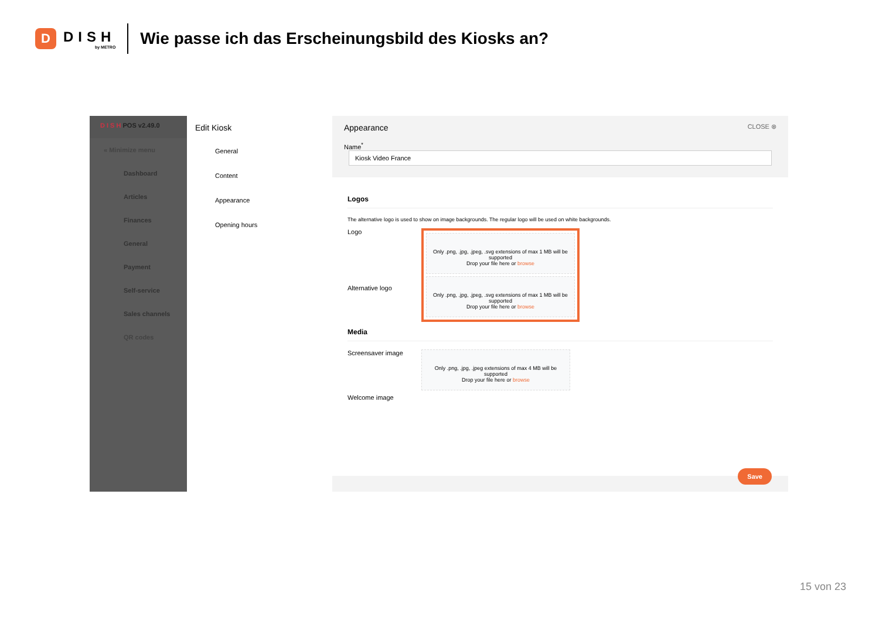D
DISH
by METRO
Wie passe ich das Erscheinungsbild des Kiosks an?
D I S H POS v2.49.0
« Minimize menu
Dashboard
Articles
Finances
General
Payment
Self-service
Sales channels
QR codes
Edit Kiosk
General
Content
Appearance
Opening hours
Appearance CLOSE ⊗
Name<sup>*</sup> Kiosk Video France
Logos
The alternative logo is used to show on image backgrounds. The regular logo will be used on white backgrounds.
Logo
Alternative logo
Only .png, .jpg, .jpeg, .svg extensions of max 1 MB will be supported
Drop your file here or browse
Only .png, .jpg, .jpeg, .svg extensions of max 1 MB will be supported
Drop your file here or browse
Media
Screensaver image
Only .png, .jpg, .jpeg extensions of max 4 MB will be supported
Drop your file here or browse
Welcome image
Save
15 von 23